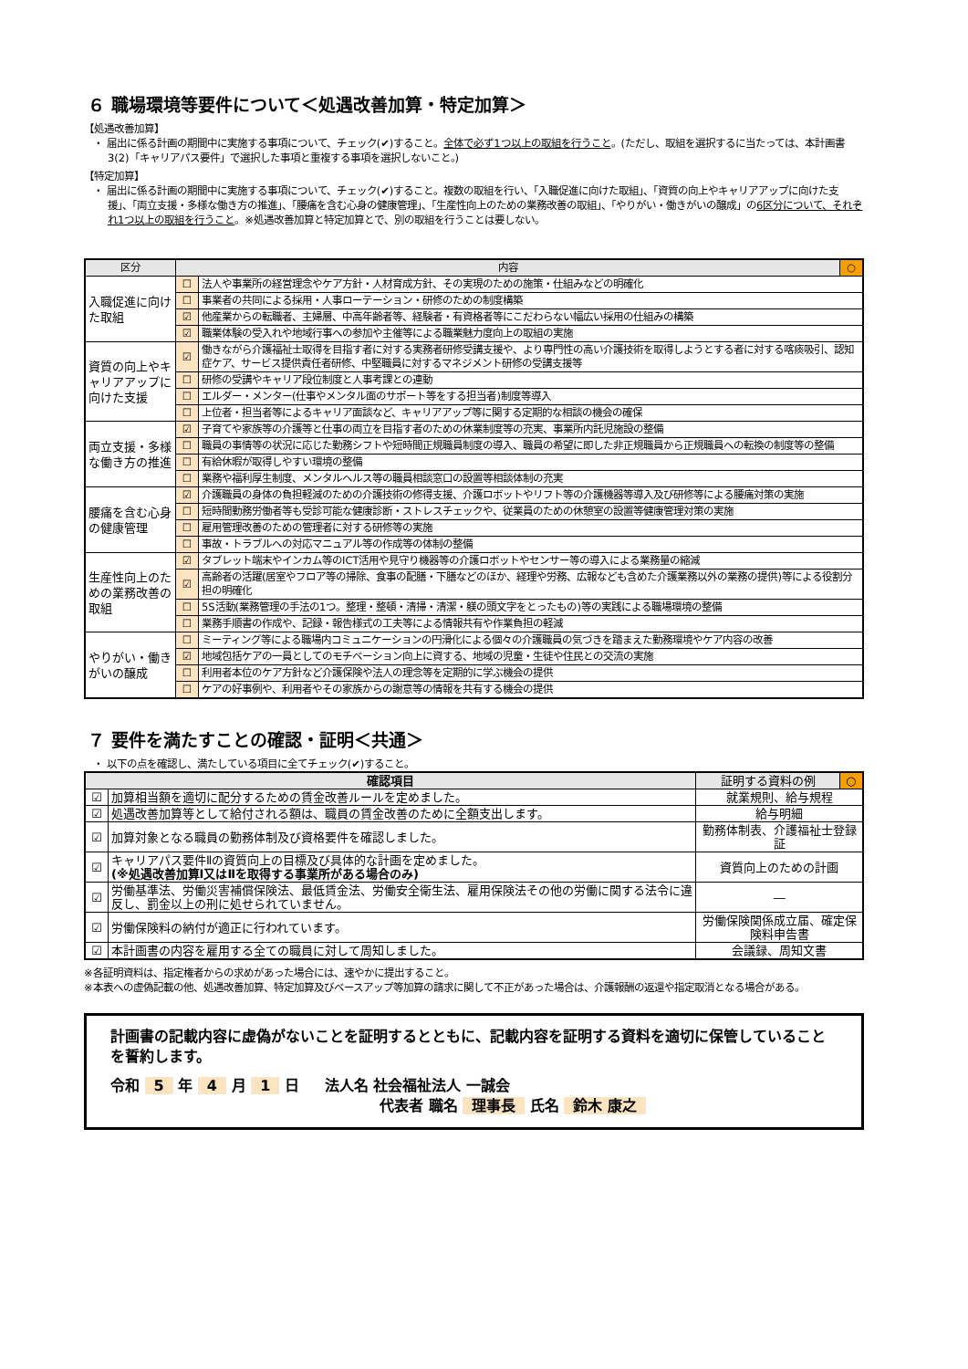６ 職場環境等要件について＜処遇改善加算・特定加算＞
【処遇改善加算】
・ 届出に係る計画の期間中に実施する事項について、チェック(✔)すること。全体で必ず1つ以上の取組を行うこと。(ただし、取組を選択するに当たっては、本計画書3(2)「キャリアパス要件」で選択した事項と重複する事項を選択しないこと。)
【特定加算】
・ 届出に係る計画の期間中に実施する事項について、チェック(✔)すること。複数の取組を行い、「入職促進に向けた取組」、「資質の向上やキャリアアップに向けた支援」、「両立支援・多様な働き方の推進」、「腰痛を含む心身の健康管理」、「生産性向上のための業務改善の取組」、「やりがい・働きがいの醸成」の6区分について、それぞれ1つ以上の取組を行うこと。※処遇改善加算と特定加算とで、別の取組を行うことは要しない。
| 区分 | 内容 | | ○ |
| --- | --- | --- | --- |
| 入職促進に向けた取組 | ☐ | 法人や事業所の経営理念やケア方針・人材育成方針、その実現のための施策・仕組みなどの明確化 | |
| | ☐ | 事業者の共同による採用・人事ローテーション・研修のための制度構築 | |
| | ☑ | 他産業からの転職者、主婦層、中高年齢者等、経験者・有資格者等にこだわらない幅広い採用の仕組みの構築 | |
| | ☑ | 職業体験の受入れや地域行事への参加や主催等による職業魅力度向上の取組の実施 | |
| 資質の向上やキャリアアップに向けた支援 | ☑ | 働きながら介護福祉士取得を目指す者に対する実務者研修受講支援や、より専門性の高い介護技術を取得しようとする者に対する喀痰吸引、認知症ケア、サービス提供責任者研修、中堅職員に対するマネジメント研修の受講支援等 | |
| | ☐ | 研修の受講やキャリア段位制度と人事考課との連動 | |
| | ☐ | エルダー・メンター(仕事やメンタル面のサポート等をする担当者)制度等導入 | |
| | ☐ | 上位者・担当者等によるキャリア面談など、キャリアアップ等に関する定期的な相談の機会の確保 | |
| 両立支援・多様な働き方の推進 | ☑ | 子育てや家族等の介護等と仕事の両立を目指す者のための休業制度等の充実、事業所内託児施設の整備 | |
| | ☐ | 職員の事情等の状況に応じた勤務シフトや短時間正規職員制度の導入、職員の希望に即した非正規職員から正規職員への転換の制度等の整備 | |
| | ☐ | 有給休暇が取得しやすい環境の整備 | |
| | ☐ | 業務や福利厚生制度、メンタルヘルス等の職員相談窓口の設置等相談体制の充実 | |
| 腰痛を含む心身の健康管理 | ☑ | 介護職員の身体の負担軽減のための介護技術の修得支援、介護ロボットやリフト等の介護機器等導入及び研修等による腰痛対策の実施 | |
| | ☐ | 短時間勤務労働者等も受診可能な健康診断・ストレスチェックや、従業員のための休憩室の設置等健康管理対策の実施 | |
| | ☐ | 雇用管理改善のための管理者に対する研修等の実施 | |
| | ☐ | 事故・トラブルへの対応マニュアル等の作成等の体制の整備 | |
| 生産性向上のための業務改善の取組 | ☑ | タブレット端末やインカム等のICT活用や見守り機器等の介護ロボットやセンサー等の導入による業務量の縮減 | |
| | ☑ | 高齢者の活躍(居室やフロア等の掃除、食事の配膳・下膳などのほか、経理や労務、広報なども含めた介護業務以外の業務の提供)等による役割分担の明確化 | |
| | ☐ | 5S活動(業務管理の手法の1つ。整理・整頓・清掃・清潔・躾の頭文字をとったもの)等の実践による職場環境の整備 | |
| | ☐ | 業務手順書の作成や、記録・報告様式の工夫等による情報共有や作業負担の軽減 | |
| やりがい・働きがいの醸成 | ☐ | ミーティング等による職場内コミュニケーションの円滑化による個々の介護職員の気づきを踏まえた勤務環境やケア内容の改善 | |
| | ☑ | 地域包括ケアの一員としてのモチベーション向上に資する、地域の児童・生徒や住民との交流の実施 | |
| | ☐ | 利用者本位のケア方針など介護保険や法人の理念等を定期的に学ぶ機会の提供 | |
| | ☐ | ケアの好事例や、利用者やその家族からの謝意等の情報を共有する機会の提供 | |
７ 要件を満たすことの確認・証明＜共通＞
・ 以下の点を確認し、満たしている項目に全てチェック(✔)すること。
| 確認項目 | | 証明する資料の例 | ○ |
| --- | --- | --- | --- |
| ☑ | 加算相当額を適切に配分するための賃金改善ルールを定めました。 | 就業規則、給与規程 | |
| ☑ | 処遇改善加算等として給付される額は、職員の賃金改善のために全額支出します。 | 給与明細 | |
| ☑ | 加算対象となる職員の勤務体制及び資格要件を確認しました。 | 勤務体制表、介護福祉士登録証 | |
| ☑ | キャリアパス要件Ⅱの資質向上の目標及び具体的な計画を定めました。 (※処遇改善加算Ⅰ又はⅡを取得する事業所がある場合のみ) | 資質向上のための計画 | |
| ☑ | 労働基準法、労働災害補償保険法、最低賃金法、労働安全衛生法、雇用保険法その他の労働に関する法令に違反し、罰金以上の刑に処せられていません。 | ― | |
| ☑ | 労働保険料の納付が適正に行われています。 | 労働保険関係成立届、確定保険料申告書 | |
| ☑ | 本計画書の内容を雇用する全ての職員に対して周知しました。 | 会議録、周知文書 | |
※各証明資料は、指定権者からの求めがあった場合には、速やかに提出すること。
※本表への虚偽記載の他、処遇改善加算、特定加算及びベースアップ等加算の請求に関して不正があった場合は、介護報酬の返還や指定取消となる場合がある。
計画書の記載内容に虚偽がないことを証明するとともに、記載内容を証明する資料を適切に保管していることを誓約します。
令和 5 年 4 月 1 日 法人名 社会福祉法人 一誠会
代表者 職名 理事長 氏名 鈴木 康之